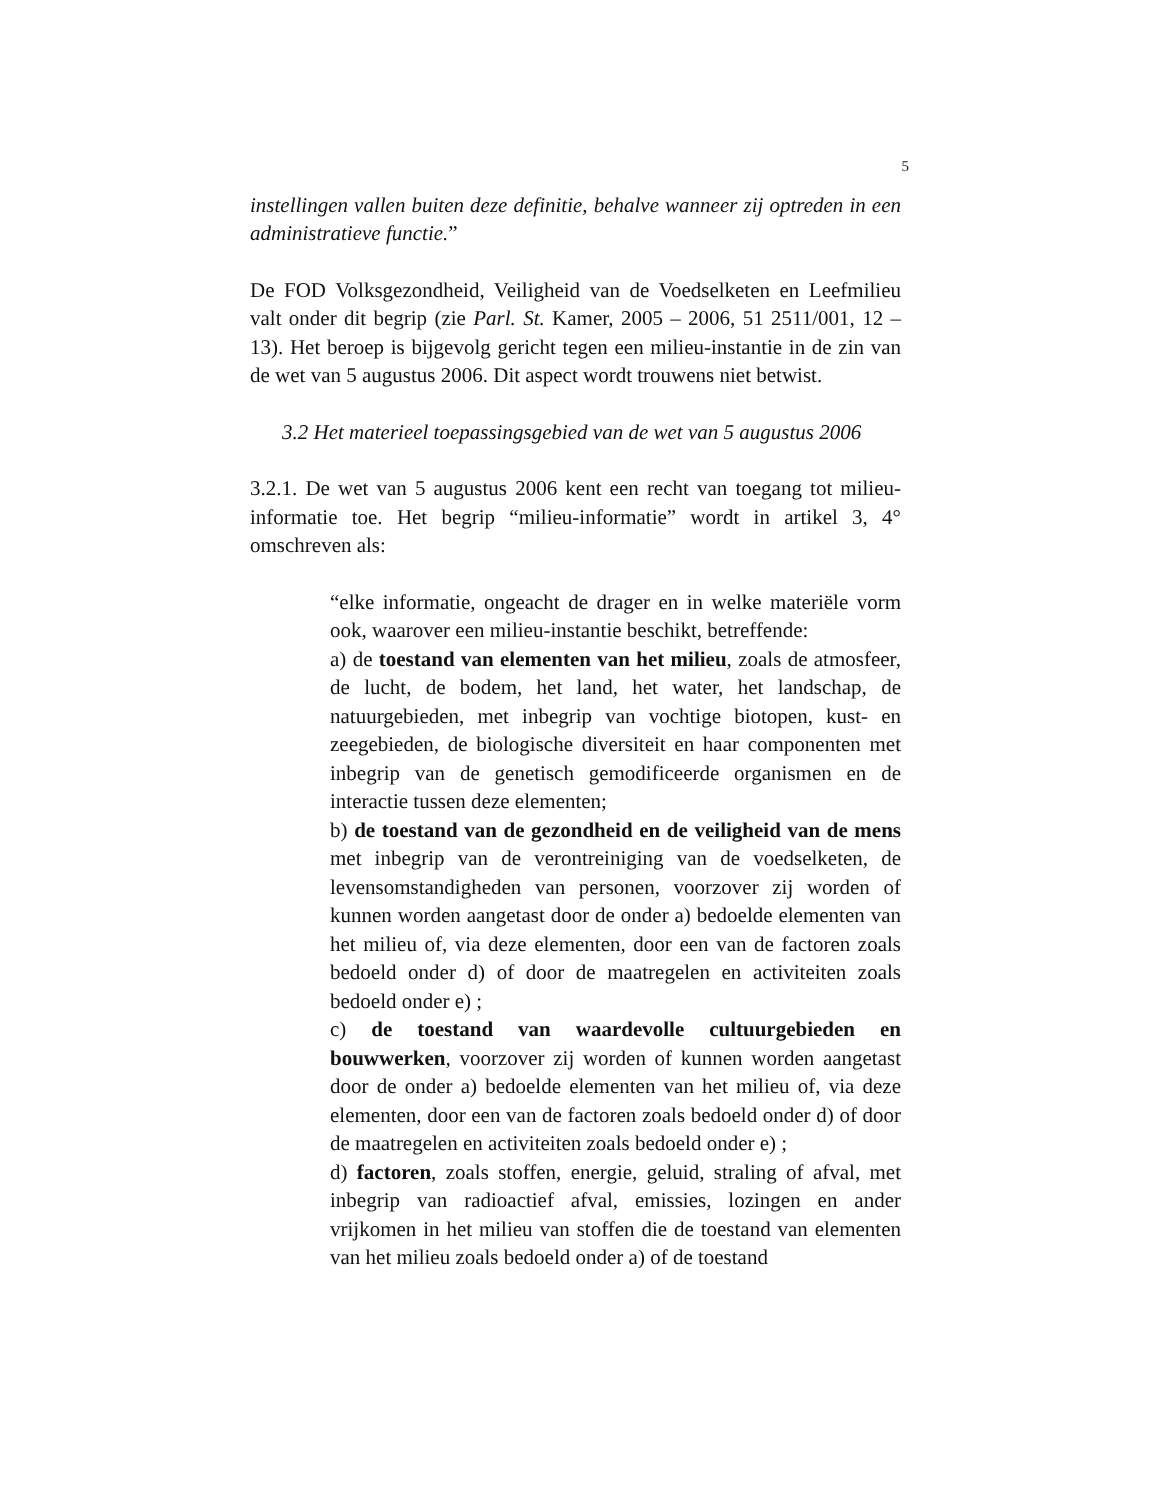5
instellingen vallen buiten deze definitie, behalve wanneer zij optreden in een administratieve functie.”
De FOD Volksgezondheid, Veiligheid van de Voedselketen en Leefmilieu valt onder dit begrip (zie Parl. St. Kamer, 2005 – 2006, 51 2511/001, 12 – 13). Het beroep is bijgevolg gericht tegen een milieu-instantie in de zin van de wet van 5 augustus 2006. Dit aspect wordt trouwens niet betwist.
3.2 Het materieel toepassingsgebied van de wet van 5 augustus 2006
3.2.1. De wet van 5 augustus 2006 kent een recht van toegang tot milieu-informatie toe. Het begrip “milieu-informatie” wordt in artikel 3, 4° omschreven als:
“elke informatie, ongeacht de drager en in welke materiële vorm ook, waarover een milieu-instantie beschikt, betreffende:
a) de toestand van elementen van het milieu, zoals de atmosfeer, de lucht, de bodem, het land, het water, het landschap, de natuurgebieden, met inbegrip van vochtige biotopen, kust- en zeegebieden, de biologische diversiteit en haar componenten met inbegrip van de genetisch gemodificeerde organismen en de interactie tussen deze elementen;
b) de toestand van de gezondheid en de veiligheid van de mens met inbegrip van de verontreiniging van de voedselketen, de levensomstandigheden van personen, voorzover zij worden of kunnen worden aangetast door de onder a) bedoelde elementen van het milieu of, via deze elementen, door een van de factoren zoals bedoeld onder d) of door de maatregelen en activiteiten zoals bedoeld onder e) ;
c) de toestand van waardevolle cultuurgebieden en bouwwerken, voorzover zij worden of kunnen worden aangetast door de onder a) bedoelde elementen van het milieu of, via deze elementen, door een van de factoren zoals bedoeld onder d) of door de maatregelen en activiteiten zoals bedoeld onder e) ;
d) factoren, zoals stoffen, energie, geluid, straling of afval, met inbegrip van radioactief afval, emissies, lozingen en ander vrijkomen in het milieu van stoffen die de toestand van elementen van het milieu zoals bedoeld onder a) of de toestand